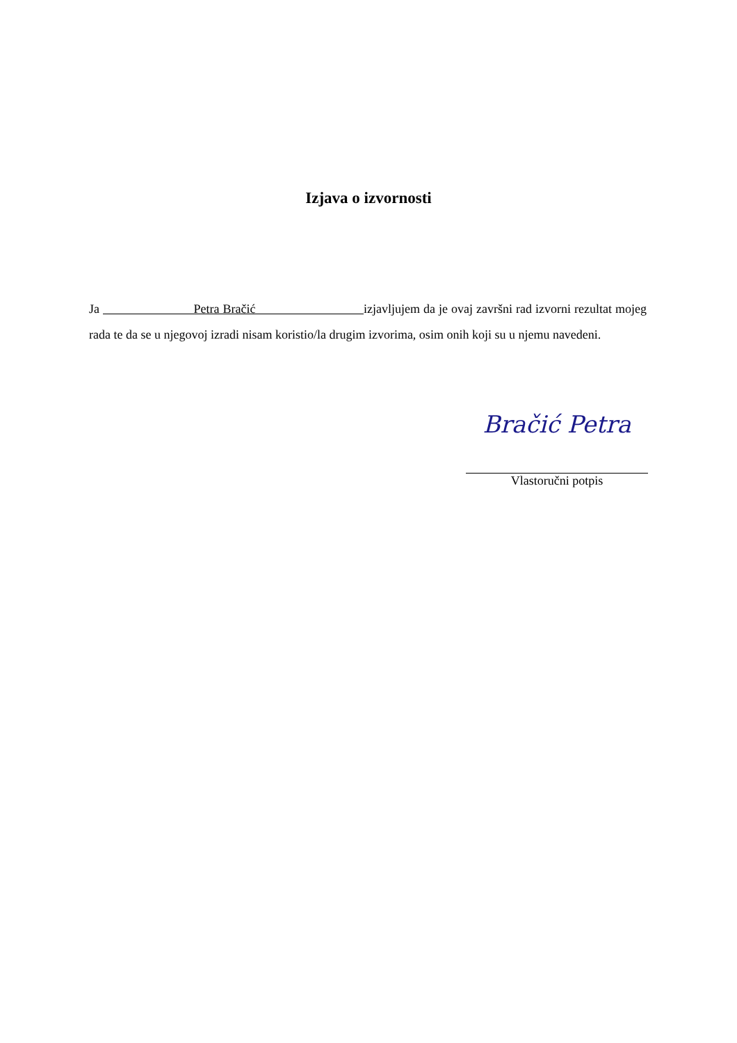Izjava o izvornosti
Ja Petra Bračić izjavljujem da je ovaj završni rad izvorni rezultat mojeg rada te da se u njegovoj izradi nisam koristio/la drugim izvorima, osim onih koji su u njemu navedeni.
Bračić Petra
Vlastoručni potpis